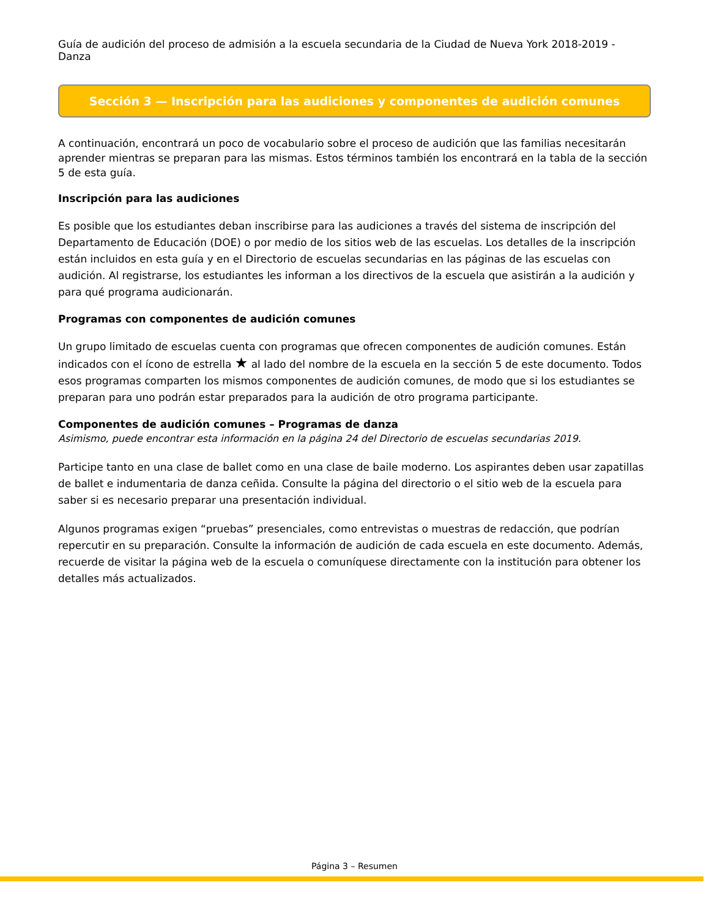Guía de audición del proceso de admisión a la escuela secundaria de la Ciudad de Nueva York 2018-2019 - Danza
Sección 3 — Inscripción para las audiciones y componentes de audición comunes
A continuación, encontrará un poco de vocabulario sobre el proceso de audición que las familias necesitarán aprender mientras se preparan para las mismas. Estos términos también los encontrará en la tabla de la sección 5 de esta guía.
Inscripción para las audiciones
Es posible que los estudiantes deban inscribirse para las audiciones a través del sistema de inscripción del Departamento de Educación (DOE) o por medio de los sitios web de las escuelas. Los detalles de la inscripción están incluidos en esta guía y en el Directorio de escuelas secundarias en las páginas de las escuelas con audición. Al registrarse, los estudiantes les informan a los directivos de la escuela que asistirán a la audición y para qué programa audicionarán.
Programas con componentes de audición comunes
Un grupo limitado de escuelas cuenta con programas que ofrecen componentes de audición comunes. Están indicados con el ícono de estrella ★ al lado del nombre de la escuela en la sección 5 de este documento. Todos esos programas comparten los mismos componentes de audición comunes, de modo que si los estudiantes se preparan para uno podrán estar preparados para la audición de otro programa participante.
Componentes de audición comunes – Programas de danza
Asimismo, puede encontrar esta información en la página 24 del Directorio de escuelas secundarias 2019.
Participe tanto en una clase de ballet como en una clase de baile moderno. Los aspirantes deben usar zapatillas de ballet e indumentaria de danza ceñida. Consulte la página del directorio o el sitio web de la escuela para saber si es necesario preparar una presentación individual.
Algunos programas exigen “pruebas” presenciales, como entrevistas o muestras de redacción, que podrían repercutir en su preparación. Consulte la información de audición de cada escuela en este documento. Además, recuerde de visitar la página web de la escuela o comuníquese directamente con la institución para obtener los detalles más actualizados.
Página 3 – Resumen